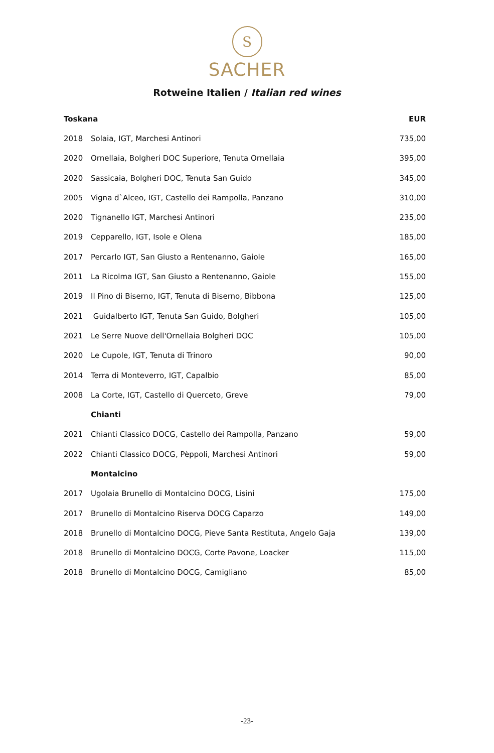S
SACHER
Rotweine Italien / Italian red wines
| Toskana | | EUR |
| --- | --- | --- |
| 2018 | Solaia, IGT, Marchesi Antinori | 735,00 |
| 2020 | Ornellaia, Bolgheri DOC Superiore, Tenuta Ornellaia | 395,00 |
| 2020 | Sassicaia, Bolgheri DOC, Tenuta San Guido | 345,00 |
| 2005 | Vigna d`Alceo, IGT, Castello dei Rampolla, Panzano | 310,00 |
| 2020 | Tignanello IGT, Marchesi Antinori | 235,00 |
| 2019 | Cepparello, IGT, Isole e Olena | 185,00 |
| 2017 | Percarlo IGT, San Giusto a Rentenanno, Gaiole | 165,00 |
| 2011 | La Ricolma IGT, San Giusto a Rentenanno, Gaiole | 155,00 |
| 2019 | Il Pino di Biserno, IGT, Tenuta di Biserno, Bibbona | 125,00 |
| 2021 | Guidalberto IGT, Tenuta San Guido, Bolgheri | 105,00 |
| 2021 | Le Serre Nuove dell'Ornellaia Bolgheri DOC | 105,00 |
| 2020 | Le Cupole, IGT, Tenuta di Trinoro | 90,00 |
| 2014 | Terra di Monteverro, IGT, Capalbio | 85,00 |
| 2008 | La Corte, IGT, Castello di Querceto, Greve | 79,00 |
| | Chianti | |
| 2021 | Chianti Classico DOCG, Castello dei Rampolla, Panzano | 59,00 |
| 2022 | Chianti Classico DOCG, Pèppoli, Marchesi Antinori | 59,00 |
| | Montalcino | |
| 2017 | Ugolaia Brunello di Montalcino DOCG, Lisini | 175,00 |
| 2017 | Brunello di Montalcino Riserva DOCG Caparzo | 149,00 |
| 2018 | Brunello di Montalcino DOCG, Pieve Santa Restituta, Angelo Gaja | 139,00 |
| 2018 | Brunello di Montalcino DOCG, Corte Pavone, Loacker | 115,00 |
| 2018 | Brunello di Montalcino DOCG, Camigliano | 85,00 |
-23-